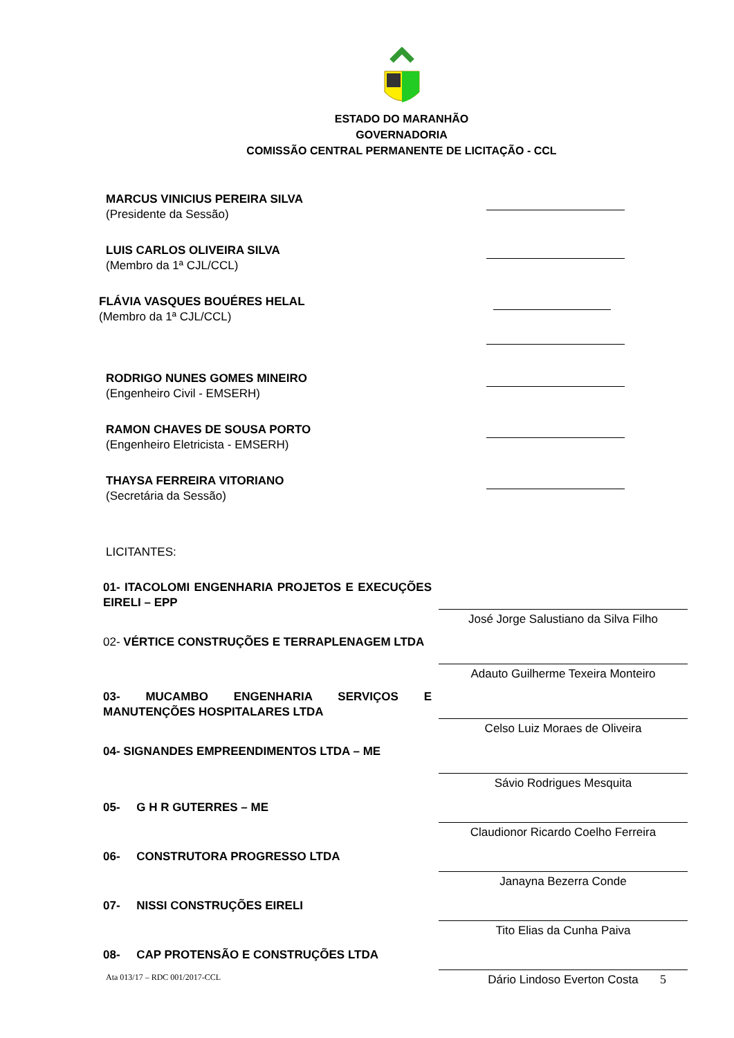ESTADO DO MARANHÃO
GOVERNADORIA
COMISSÃO CENTRAL PERMANENTE DE LICITAÇÃO - CCL
MARCUS VINICIUS PEREIRA SILVA
(Presidente da Sessão)
LUIS CARLOS OLIVEIRA SILVA
(Membro da 1ª CJL/CCL)
FLÁVIA VASQUES BOUÉRES HELAL
(Membro da 1ª CJL/CCL)
RODRIGO NUNES GOMES MINEIRO
(Engenheiro Civil - EMSERH)
RAMON CHAVES DE SOUSA PORTO
(Engenheiro Eletricista - EMSERH)
THAYSA FERREIRA VITORIANO
(Secretária da Sessão)
LICITANTES:
01- ITACOLOMI ENGENHARIA PROJETOS E EXECUÇÕES EIRELI – EPP
José Jorge Salustiano da Silva Filho
02- VÉRTICE CONSTRUÇÕES E TERRAPLENAGEM LTDA
Adauto Guilherme Texeira Monteiro
03- MUCAMBO ENGENHARIA SERVIÇOS E MANUTENÇÕES HOSPITALARES LTDA
Celso Luiz Moraes de Oliveira
04- SIGNANDES EMPREENDIMENTOS LTDA – ME
Sávio Rodrigues Mesquita
05- G H R GUTERRES – ME
Claudionor Ricardo Coelho Ferreira
06- CONSTRUTORA PROGRESSO LTDA
Janayna Bezerra Conde
07- NISSI CONSTRUÇÕES EIRELI
Tito Elias da Cunha Paiva
08- CAP PROTENSÃO E CONSTRUÇÕES LTDA
Dário Lindoso Everton Costa
Ata 013/17 – RDC 001/2017-CCL 5